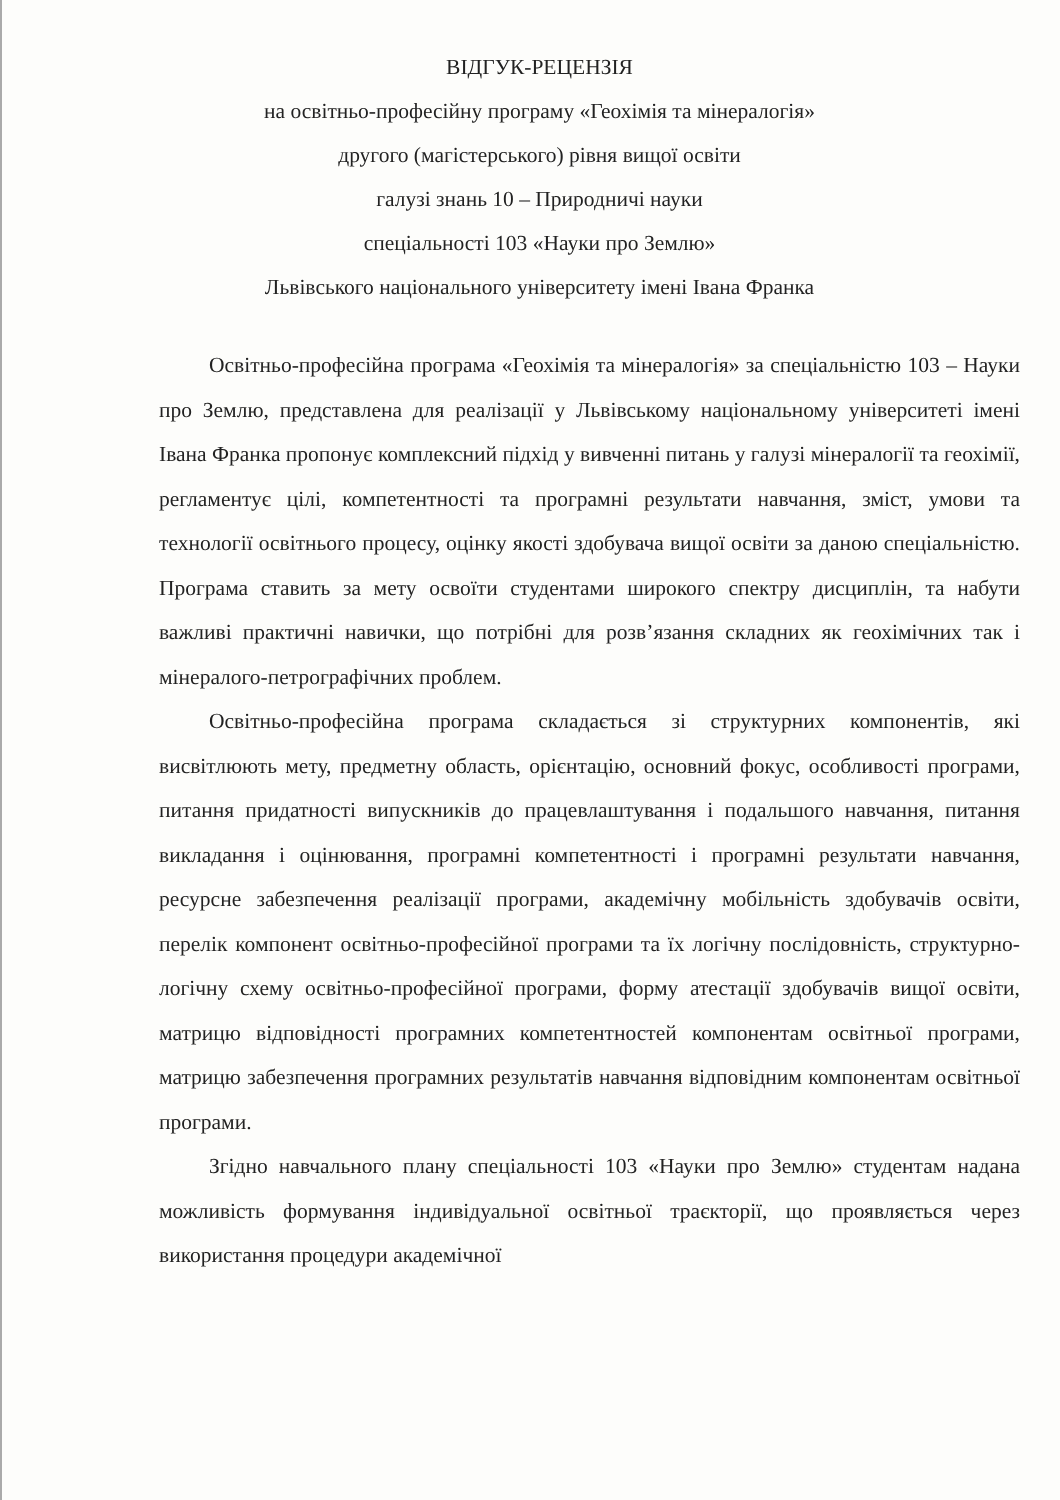ВІДГУК-РЕЦЕНЗІЯ
на освітньо-професійну програму «Геохімія та мінералогія»
другого (магістерського) рівня вищої освіти
галузі знань 10 – Природничі науки
спеціальності 103 «Науки про Землю»
Львівського національного університету імені Івана Франка
Освітньо-професійна програма «Геохімія та мінералогія» за спеціальністю 103 – Науки про Землю, представлена для реалізації у Львівському національному університеті імені Івана Франка пропонує комплексний підхід у вивченні питань у галузі мінералогії та геохімії, регламентує цілі, компетентності та програмні результати навчання, зміст, умови та технології освітнього процесу, оцінку якості здобувача вищої освіти за даною спеціальністю. Програма ставить за мету освоїти студентами широкого спектру дисциплін, та набути важливі практичні навички, що потрібні для розв’язання складних як геохімічних так і мінералого-петрографічних проблем.
Освітньо-професійна програма складається зі структурних компонентів, які висвітлюють мету, предметну область, орієнтацію, основний фокус, особливості програми, питання придатності випускників до працевлаштування і подальшого навчання, питання викладання і оцінювання, програмні компетентності і програмні результати навчання, ресурсне забезпечення реалізації програми, академічну мобільність здобувачів освіти, перелік компонент освітньо-професійної програми та їх логічну послідовність, структурно-логічну схему освітньо-професійної програми, форму атестації здобувачів вищої освіти, матрицю відповідності програмних компетентностей компонентам освітньої програми, матрицю забезпечення програмних результатів навчання відповідним компонентам освітньої програми.
Згідно навчального плану спеціальності 103 «Науки про Землю» студентам надана можливість формування індивідуальної освітньої траєкторії, що проявляється через використання процедури академічної